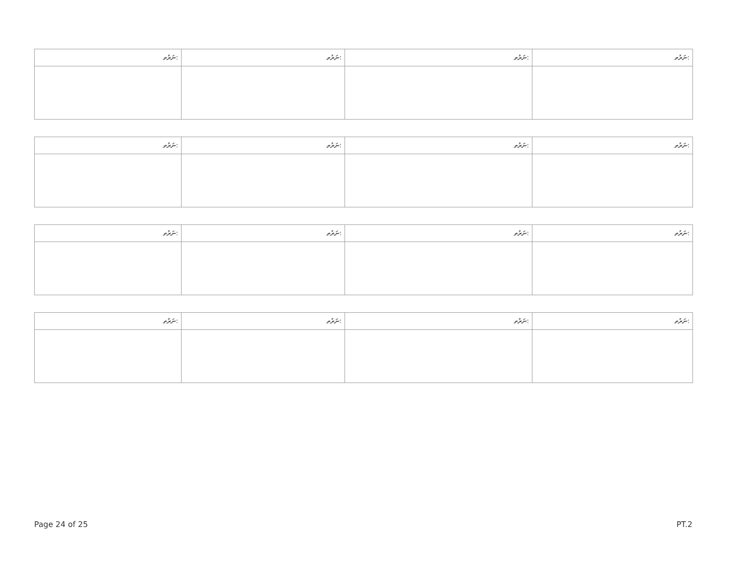| ނަރުތ: | ނަރުތ: | ނަރުތ: | ނަރުތ: |
| --- | --- | --- | --- |
| ނަރުތ: | ނަރުތ: | ނަރުތ: | ނަރުތ: |
| --- | --- | --- | --- |
| ނަރުތ: | ނަރުތ: | ނަރުތ: | ނަރުތ: |
| --- | --- | --- | --- |
| ނަރުތ: | ނަރުތ: | ނަރުތ: | ނަރުތ: |
| --- | --- | --- | --- |
Page 24 of 25 PT.2